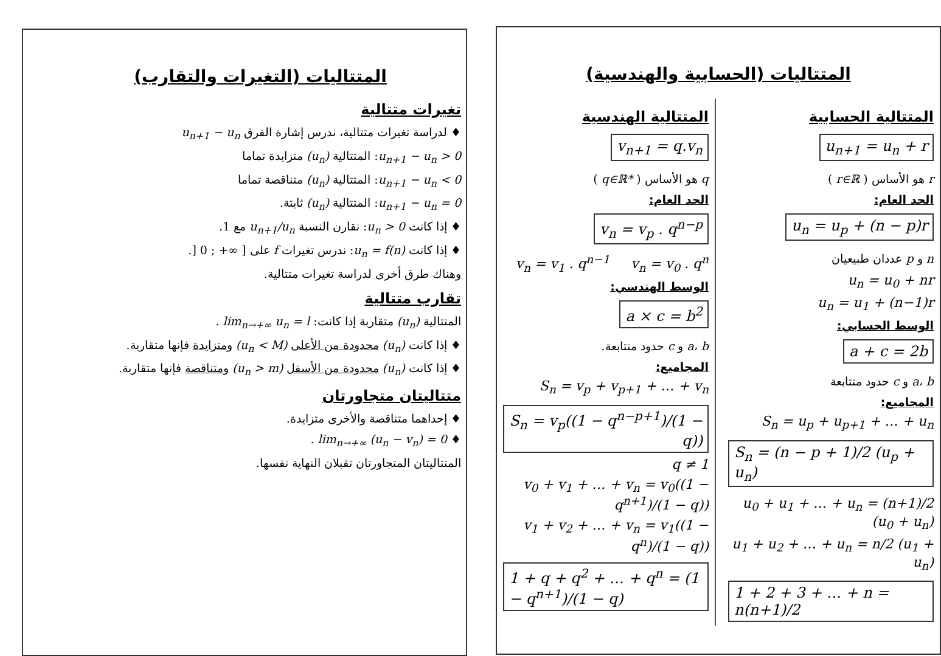المتتاليات (الحسابية والهندسية)
المتتالية الحسابية
u<sub>n+1</sub> = u<sub>n</sub> + r
r هو الأساس ( r∈ℝ )
الحد العام:
u<sub>n</sub> = u<sub>p</sub> + (n − p)r
n و p عددان طبيعيان
u<sub>n</sub> = u<sub>0</sub> + nr
u<sub>n</sub> = u<sub>1</sub> + (n−1)r
الوسط الحسابي:
a + c = 2b
a، b و c حدود متتابعة
المجاميع:
S<sub>n</sub> = u<sub>p</sub> + u<sub>p+1</sub> + … + u<sub>n</sub>
S<sub>n</sub> = (n − p + 1)/2 (u<sub>p</sub> + u<sub>n</sub>)
u<sub>0</sub> + u<sub>1</sub> + … + u<sub>n</sub> = (n+1)/2 (u<sub>0</sub> + u<sub>n</sub>)
u<sub>1</sub> + u<sub>2</sub> + … + u<sub>n</sub> = n/2 (u<sub>1</sub> + u<sub>n</sub>)
1 + 2 + 3 + … + n = n(n+1)/2
المتتالية الهندسية
v<sub>n+1</sub> = q.v<sub>n</sub>
q هو الأساس ( q∈ℝ* )
الحد العام:
v<sub>n</sub> = v<sub>p</sub> . q<sup>n−p</sup>
v<sub>n</sub> = v<sub>1</sub> . q<sup>n−1</sup> v<sub>n</sub> = v<sub>0</sub> . q<sup>n</sup>
الوسط الهندسي:
a × c = b<sup>2</sup>
a، b و c حدود متتابعة.
المجاميع:
S<sub>n</sub> = v<sub>p</sub> + v<sub>p+1</sub> + … + v<sub>n</sub>
S<sub>n</sub> = v<sub>p</sub>((1 − q<sup>n−p+1</sup>)/(1 − q)) q ≠ 1
v<sub>0</sub> + v<sub>1</sub> + … + v<sub>n</sub> = v<sub>0</sub>((1 − q<sup>n+1</sup>)/(1 − q))
v<sub>1</sub> + v<sub>2</sub> + … + v<sub>n</sub> = v<sub>1</sub>((1 − q<sup>n</sup>)/(1 − q))
1 + q + q<sup>2</sup> + … + q<sup>n</sup> = (1 − q<sup>n+1</sup>)/(1 − q)
المتتاليات (التغيرات والتقارب)
تغيرات متتالية
♦ لدراسة تغيرات متتالية، ندرس إشارة الفرق u<sub>n+1</sub> − u<sub>n</sub>
u<sub>n+1</sub> − u<sub>n</sub> > 0: المتتالية (u<sub>n</sub>) متزايدة تماما
u<sub>n+1</sub> − u<sub>n</sub> < 0: المتتالية (u<sub>n</sub>) متناقصة تماما
u<sub>n+1</sub> − u<sub>n</sub> = 0: المتتالية (u<sub>n</sub>) ثابتة.
♦ إذا كانت u<sub>n</sub> > 0: نقارن النسبة u<sub>n+1</sub>/u<sub>n</sub> مع 1.
♦ إذا كانت u<sub>n</sub> = f(n): ندرس تغيرات f على [ ∞+ ; 0 [.
وهناك طرق أخرى لدراسة تغيرات متتالية.
تقارب متتالية
المتتالية (u<sub>n</sub>) متقاربة إذا كانت: lim<sub>n→+∞</sub> u<sub>n</sub> = l .
♦ إذا كانت (u<sub>n</sub>) محدودة من الأعلى (u<sub>n</sub> < M) ومتزايدة فإنها متقاربة.
♦ إذا كانت (u<sub>n</sub>) محدودة من الأسفل (u<sub>n</sub> > m) ومتناقصة فإنها متقاربة.
متتاليتان متجاورتان
♦ إحداهما متناقصة والأخرى متزايدة.
♦ lim<sub>n→+∞</sub> (u<sub>n</sub> − v<sub>n</sub>) = 0 .
المتتاليتان المتجاورتان تقبلان النهاية نفسها.